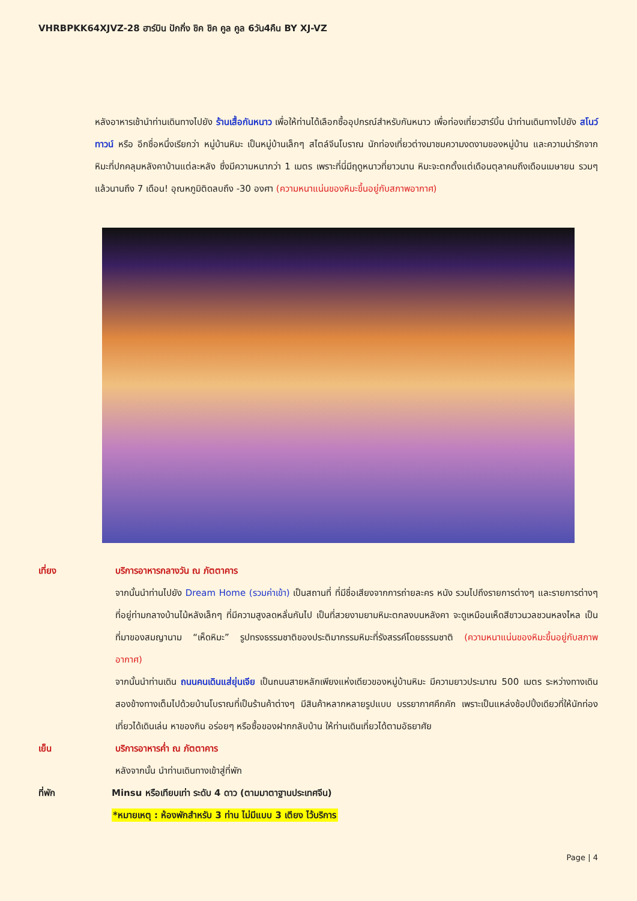VHRBPKK64XJVZ-28 ฮาร์บิน ปักกิ่ง ชิค ชิค คูล คูล 6วัน4คืน BY XJ-VZ
หลังอาหารเช้านำท่านเดินทางไปยัง ร้านเสื้อกันหนาว เพื่อให้ท่านได้เลือกซื้ออุปกรณ์สำหรับกันหนาว เพื่อท่องเที่ยวฮาร์บิ้น นำท่านเดินทางไปยัง สโนว์ทาวน์ หรือ อีกชื่อหนึ่งเรียกว่า หมู่บ้านหิมะ เป็นหมู่บ้านเล็กๆ สไตล์จีนโบราณ นักท่องเที่ยวต่างมาชมความงดงามของหมู่บ้าน และความน่ารักจากหิมะที่ปกคลุมหลังคาบ้านแต่ละหลัง ซึ่งมีความหนากว่า 1 เมตร เพราะที่นี่มีฤดูหนาวที่ยาวนาน หิมะจะตกตั้งแต่เดือนตุลาคมถึงเดือนเมษายน รวมๆ แล้วนานถึง 7 เดือน! อุณหภูมิติดลบถึง -30 องศา (ความหนาแน่นของหิมะขึ้นอยู่กับสภาพอากาศ)
เที่ยง บริการอาหารกลางวัน ณ ภัตตาคาร
จากนั้นนำท่านไปยัง Dream Home (รวมค่าเข้า) เป็นสถานที่ ที่มีชื่อเสียงจากการถ่ายละคร หนัง รวมไปถึงรายการต่างๆ และรายการต่างๆ ที่อยู่ท่ามกลางบ้านไม้หลังเล็กๆ ที่มีความสูงลดหลั่นกันไป เป็นที่สวยงามยามหิมะตกลงบนหลังคา จะดูเหมือนเห็ดสีขาวนวลชวนหลงไหล เป็นที่มาของสมญานาม “เห็ดหิมะ” รูปทรงธรรมชาติของประติมากรรมหิมะที่รังสรรค์โดยธรรมชาติ (ความหนาแน่นของหิมะขึ้นอยู่กับสภาพอากาศ)
จากนั้นนำท่านเดิน ถนนคนเดินแส่ยุ่นเจีย เป็นถนนสายหลักเพียงแห่งเดียวของหมู่บ้านหิมะ มีความยาวประมาณ 500 เมตร ระหว่างทางเดินสองข้างทางเต็มไปด้วยบ้านโบราณที่เป็นร้านค้าต่างๆ มีสินค้าหลากหลายรูปแบบ บรรยากาศคึกคัก เพราะเป็นแหล่งช้อปปิ้งเดียวที่ให้นักท่องเที่ยวได้เดินเล่น หาของกิน อร่อยๆ หรือซื้อของฝากกลับบ้าน ให้ท่านเดินเที่ยวได้ตามอัธยาศัย
เย็น บริการอาหารค่ำ ณ ภัตตาคาร
หลังจากนั้น นำท่านเดินทางเข้าสู่ที่พัก
ที่พัก Minsu หรือเทียบเท่า ระดับ 4 ดาว (ตามมาตาฐานประเทศจีน)
*หมายเหตุ : ห้องพักสำหรับ 3 ท่าน ไม่มีแบบ 3 เตียง ไว้บริการ
Page | 4